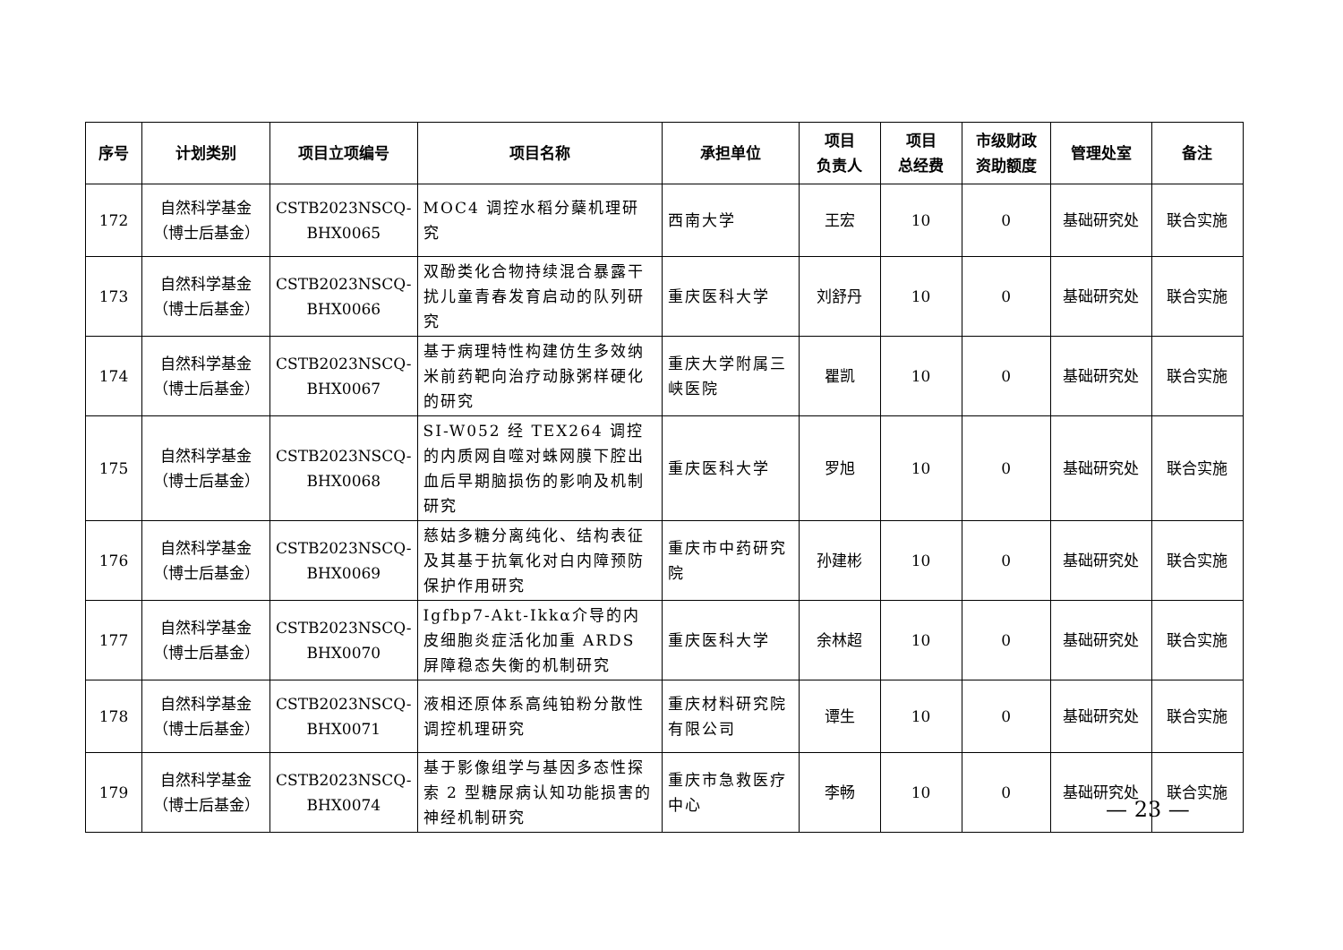| 序号 | 计划类别 | 项目立项编号 | 项目名称 | 承担单位 | 项目 负责人 | 项目 总经费 | 市级财政 资助额度 | 管理处室 | 备注 |
| --- | --- | --- | --- | --- | --- | --- | --- | --- | --- |
| 172 | 自然科学基金 （博士后基金） | CSTB2023NSCQ- BHX0065 | MOC4 调控水稻分蘖机理研究 | 西南大学 | 王宏 | 10 | 0 | 基础研究处 | 联合实施 |
| 173 | 自然科学基金 （博士后基金） | CSTB2023NSCQ- BHX0066 | 双酚类化合物持续混合暴露干扰儿童青春发育启动的队列研究 | 重庆医科大学 | 刘舒丹 | 10 | 0 | 基础研究处 | 联合实施 |
| 174 | 自然科学基金 （博士后基金） | CSTB2023NSCQ- BHX0067 | 基于病理特性构建仿生多效纳米前药靶向治疗动脉粥样硬化的研究 | 重庆大学附属三峡医院 | 瞿凯 | 10 | 0 | 基础研究处 | 联合实施 |
| 175 | 自然科学基金 （博士后基金） | CSTB2023NSCQ- BHX0068 | SI-W052 经 TEX264 调控的内质网自噬对蛛网膜下腔出血后早期脑损伤的影响及机制研究 | 重庆医科大学 | 罗旭 | 10 | 0 | 基础研究处 | 联合实施 |
| 176 | 自然科学基金 （博士后基金） | CSTB2023NSCQ- BHX0069 | 慈姑多糖分离纯化、结构表征及其基于抗氧化对白内障预防保护作用研究 | 重庆市中药研究院 | 孙建彬 | 10 | 0 | 基础研究处 | 联合实施 |
| 177 | 自然科学基金 （博士后基金） | CSTB2023NSCQ- BHX0070 | Igfbp7-Akt-Ikkα介导的内皮细胞炎症活化加重 ARDS 屏障稳态失衡的机制研究 | 重庆医科大学 | 余林超 | 10 | 0 | 基础研究处 | 联合实施 |
| 178 | 自然科学基金 （博士后基金） | CSTB2023NSCQ- BHX0071 | 液相还原体系高纯铂粉分散性调控机理研究 | 重庆材料研究院有限公司 | 谭生 | 10 | 0 | 基础研究处 | 联合实施 |
| 179 | 自然科学基金 （博士后基金） | CSTB2023NSCQ- BHX0074 | 基于影像组学与基因多态性探索 2 型糖尿病认知功能损害的神经机制研究 | 重庆市急救医疗中心 | 李畅 | 10 | 0 | 基础研究处 | 联合实施 |
— 23 —